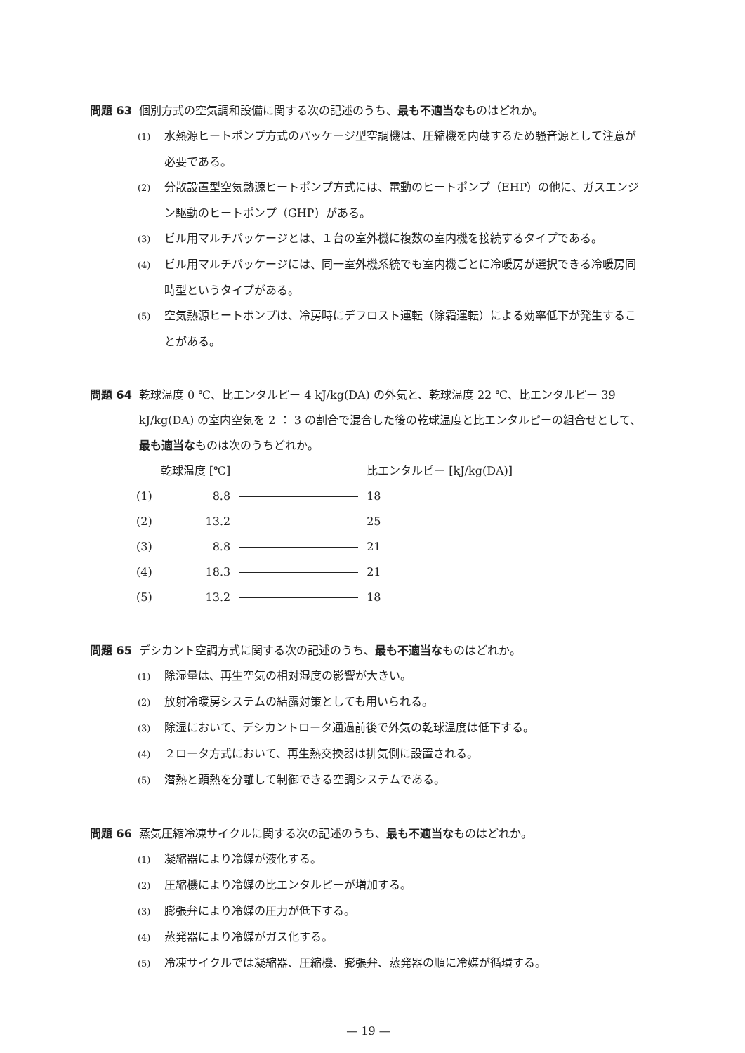問題 63 個別方式の空気調和設備に関する次の記述のうち、最も不適当なものはどれか。
(1) 水熱源ヒートポンプ方式のパッケージ型空調機は、圧縮機を内蔵するため騒音源として注意が必要である。
(2) 分散設置型空気熱源ヒートポンプ方式には、電動のヒートポンプ（EHP）の他に、ガスエンジン駆動のヒートポンプ（GHP）がある。
(3) ビル用マルチパッケージとは、１台の室外機に複数の室内機を接続するタイプである。
(4) ビル用マルチパッケージには、同一室外機系統でも室内機ごとに冷暖房が選択できる冷暖房同時型というタイプがある。
(5) 空気熱源ヒートポンプは、冷房時にデフロスト運転（除霜運転）による効率低下が発生することがある。
問題 64 乾球温度 0 ℃、比エンタルピー 4 kJ/kg(DA) の外気と、乾球温度 22 ℃、比エンタルピー 39 kJ/kg(DA) の室内空気を 2 ： 3 の割合で混合した後の乾球温度と比エンタルピーの組合せとして、最も適当なものは次のうちどれか。
| | 乾球温度 [℃] | | 比エンタルピー [kJ/kg(DA)] |
| --- | --- | --- | --- |
| (1) | 8.8 | | 18 |
| (2) | 13.2 | | 25 |
| (3) | 8.8 | | 21 |
| (4) | 18.3 | | 21 |
| (5) | 13.2 | | 18 |
問題 65 デシカント空調方式に関する次の記述のうち、最も不適当なものはどれか。
(1) 除湿量は、再生空気の相対湿度の影響が大きい。
(2) 放射冷暖房システムの結露対策としても用いられる。
(3) 除湿において、デシカントロータ通過前後で外気の乾球温度は低下する。
(4) ２ロータ方式において、再生熱交換器は排気側に設置される。
(5) 潜熱と顕熱を分離して制御できる空調システムである。
問題 66 蒸気圧縮冷凍サイクルに関する次の記述のうち、最も不適当なものはどれか。
(1) 凝縮器により冷媒が液化する。
(2) 圧縮機により冷媒の比エンタルピーが増加する。
(3) 膨張弁により冷媒の圧力が低下する。
(4) 蒸発器により冷媒がガス化する。
(5) 冷凍サイクルでは凝縮器、圧縮機、膨張弁、蒸発器の順に冷媒が循環する。
— 19 —